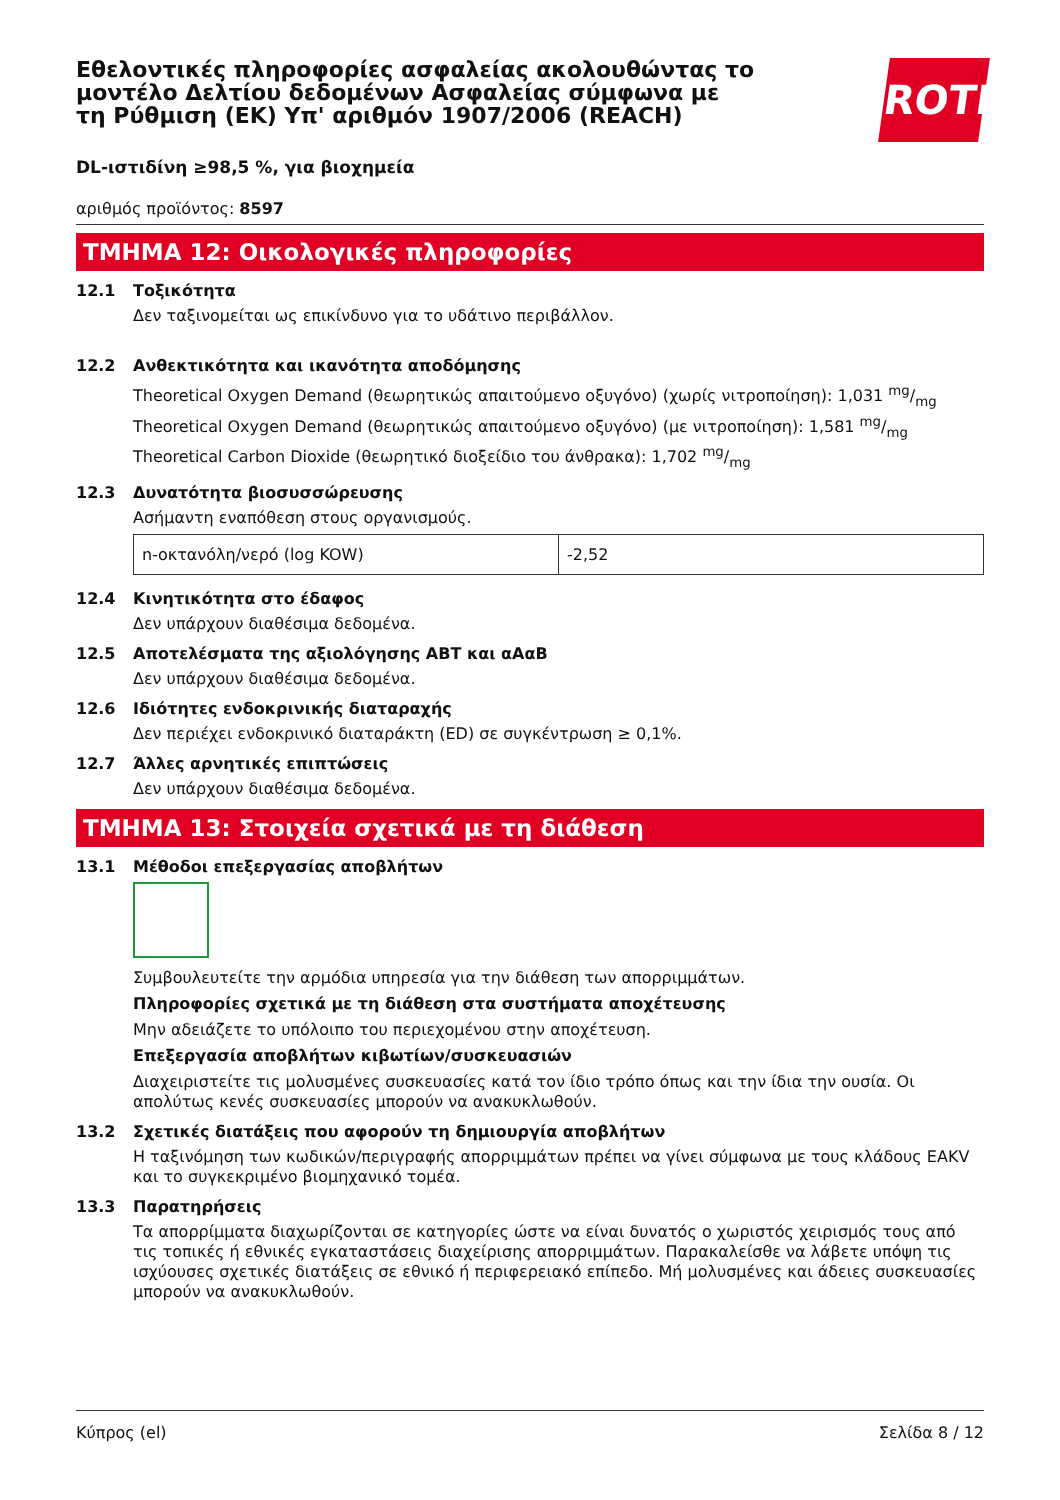Εθελοντικές πληροφορίες ασφαλείας ακολουθώντας το μοντέλο Δελτίου δεδομένων Ασφαλείας σύμφωνα με τη Ρύθμιση (ΕΚ) Υπ' αριθμόν 1907/2006 (REACH)
ROTH
DL-ιστιδίνη ≥98,5 %, για βιοχημεία
αριθμός προϊόντος: 8597
ΤΜΗΜΑ 12: Οικολογικές πληροφορίες
12.1 Τοξικότητα
Δεν ταξινομείται ως επικίνδυνο για το υδάτινο περιβάλλον.
12.2 Ανθεκτικότητα και ικανότητα αποδόμησης
Theoretical Oxygen Demand (θεωρητικώς απαιτούμενο οξυγόνο) (χωρίς νιτροποίηση): 1,031 mg/mg
Theoretical Oxygen Demand (θεωρητικώς απαιτούμενο οξυγόνο) (με νιτροποίηση): 1,581 mg/mg
Theoretical Carbon Dioxide (θεωρητικό διοξείδιο του άνθρακα): 1,702 mg/mg
12.3 Δυνατότητα βιοσυσσώρευσης
Ασήμαντη εναπόθεση στους οργανισμούς.
| n-οκτανόλη/νερό (log KOW) | -2,52 |
12.4 Κινητικότητα στο έδαφος
Δεν υπάρχουν διαθέσιμα δεδομένα.
12.5 Αποτελέσματα της αξιολόγησης ΑΒΤ και αΑαΒ
Δεν υπάρχουν διαθέσιμα δεδομένα.
12.6 Ιδιότητες ενδοκρινικής διαταραχής
Δεν περιέχει ενδοκρινικό διαταράκτη (ED) σε συγκέντρωση ≥ 0,1%.
12.7 Άλλες αρνητικές επιπτώσεις
Δεν υπάρχουν διαθέσιμα δεδομένα.
ΤΜΗΜΑ 13: Στοιχεία σχετικά με τη διάθεση
13.1 Μέθοδοι επεξεργασίας αποβλήτων
Συμβουλευτείτε την αρμόδια υπηρεσία για την διάθεση των απορριμμάτων.
Πληροφορίες σχετικά με τη διάθεση στα συστήματα αποχέτευσης
Μην αδειάζετε το υπόλοιπο του περιεχομένου στην αποχέτευση.
Επεξεργασία αποβλήτων κιβωτίων/συσκευασιών
Διαχειριστείτε τις μολυσμένες συσκευασίες κατά τον ίδιο τρόπο όπως και την ίδια την ουσία. Οι απολύτως κενές συσκευασίες μπορούν να ανακυκλωθούν.
13.2 Σχετικές διατάξεις που αφορούν τη δημιουργία αποβλήτων
Η ταξινόμηση των κωδικών/περιγραφής απορριμμάτων πρέπει να γίνει σύμφωνα με τους κλάδους EAKV και το συγκεκριμένο βιομηχανικό τομέα.
13.3 Παρατηρήσεις
Τα απορρίμματα διαχωρίζονται σε κατηγορίες ώστε να είναι δυνατός ο χωριστός χειρισμός τους από τις τοπικές ή εθνικές εγκαταστάσεις διαχείρισης απορριμμάτων. Παρακαλείσθε να λάβετε υπόψη τις ισχύουσες σχετικές διατάξεις σε εθνικό ή περιφερειακό επίπεδο. Μή μολυσμένες και άδειες συσκευασίες μπορούν να ανακυκλωθούν.
Κύπρος (el) Σελίδα 8 / 12